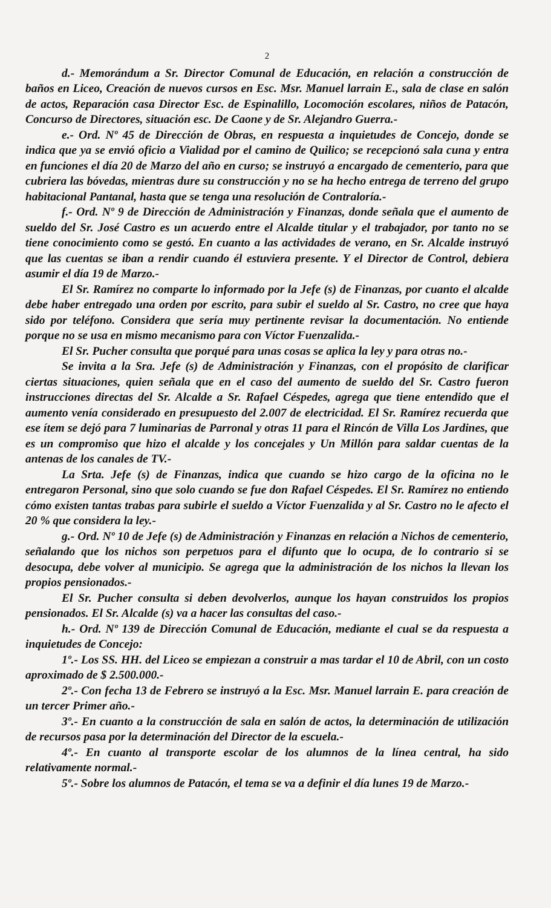2
d.- Memorándum a Sr. Director Comunal de Educación, en relación a construcción de baños en Liceo, Creación de nuevos cursos en Esc. Msr. Manuel larrain E., sala de clase en salón de actos, Reparación casa Director Esc. de Espinalillo, Locomoción escolares, niños de Patacón, Concurso de Directores, situación esc. De Caone y de Sr. Alejandro Guerra.-
e.- Ord. Nº 45 de Dirección de Obras, en respuesta a inquietudes de Concejo, donde se indica que ya se envió oficio a Vialidad por el camino de Quilico; se recepcionó sala cuna y entra en funciones el día 20 de Marzo del año en curso; se instruyó a encargado de cementerio, para que cubriera las bóvedas, mientras dure su construcción y no se ha hecho entrega de terreno del grupo habitacional Pantanal, hasta que se tenga una resolución de Contraloría.-
f.- Ord. Nº 9 de Dirección de Administración y Finanzas, donde señala que el aumento de sueldo del Sr. José Castro es un acuerdo entre el Alcalde titular y el trabajador, por tanto no se tiene conocimiento como se gestó. En cuanto a las actividades de verano, en Sr. Alcalde instruyó que las cuentas se iban a rendir cuando él estuviera presente. Y el Director de Control, debiera asumir el día 19 de Marzo.-
El Sr. Ramírez no comparte lo informado por la Jefe (s) de Finanzas, por cuanto el alcalde debe haber entregado una orden por escrito, para subir el sueldo al Sr. Castro, no cree que haya sido por teléfono. Considera que sería muy pertinente revisar la documentación. No entiende porque no se usa en mismo mecanismo para con Víctor Fuenzalida.-
El Sr. Pucher consulta que porqué para unas cosas se aplica la ley y para otras no.-
Se invita a la Sra. Jefe (s) de Administración y Finanzas, con el propósito de clarificar ciertas situaciones, quien señala que en el caso del aumento de sueldo del Sr. Castro fueron instrucciones directas del Sr. Alcalde a Sr. Rafael Céspedes, agrega que tiene entendido que el aumento venía considerado en presupuesto del 2.007 de electricidad. El Sr. Ramírez recuerda que ese ítem se dejó para 7 luminarias de Parronal y otras 11 para el Rincón de Villa Los Jardines, que es un compromiso que hizo el alcalde y los concejales y Un Millón para saldar cuentas de la antenas de los canales de TV.-
La Srta. Jefe (s) de Finanzas, indica que cuando se hizo cargo de la oficina no le entregaron Personal, sino que solo cuando se fue don Rafael Céspedes. El Sr. Ramírez no entiendo cómo existen tantas trabas para subirle el sueldo a Víctor Fuenzalida y al Sr. Castro no le afecto el 20 % que considera la ley.-
g.- Ord. Nº 10 de Jefe (s) de Administración y Finanzas en relación a Nichos de cementerio, señalando que los nichos son perpetuos para el difunto que lo ocupa, de lo contrario si se desocupa, debe volver al municipio. Se agrega que la administración de los nichos la llevan los propios pensionados.-
El Sr. Pucher consulta si deben devolverlos, aunque los hayan construidos los propios pensionados. El Sr. Alcalde (s) va a hacer las consultas del caso.-
h.- Ord. Nº 139 de Dirección Comunal de Educación, mediante el cual se da respuesta a inquietudes de Concejo:
1º.- Los SS. HH. del Liceo se empiezan a construir a mas tardar el 10 de Abril, con un costo aproximado de $ 2.500.000.-
2º.- Con fecha 13 de Febrero se instruyó a la Esc. Msr. Manuel larrain E. para creación de un tercer Primer año.-
3º.- En cuanto a la construcción de sala en salón de actos, la determinación de utilización de recursos pasa por la determinación del Director de la escuela.-
4º.- En cuanto al transporte escolar de los alumnos de la línea central, ha sido relativamente normal.-
5º.- Sobre los alumnos de Patacón, el tema se va a definir el día lunes 19 de Marzo.-